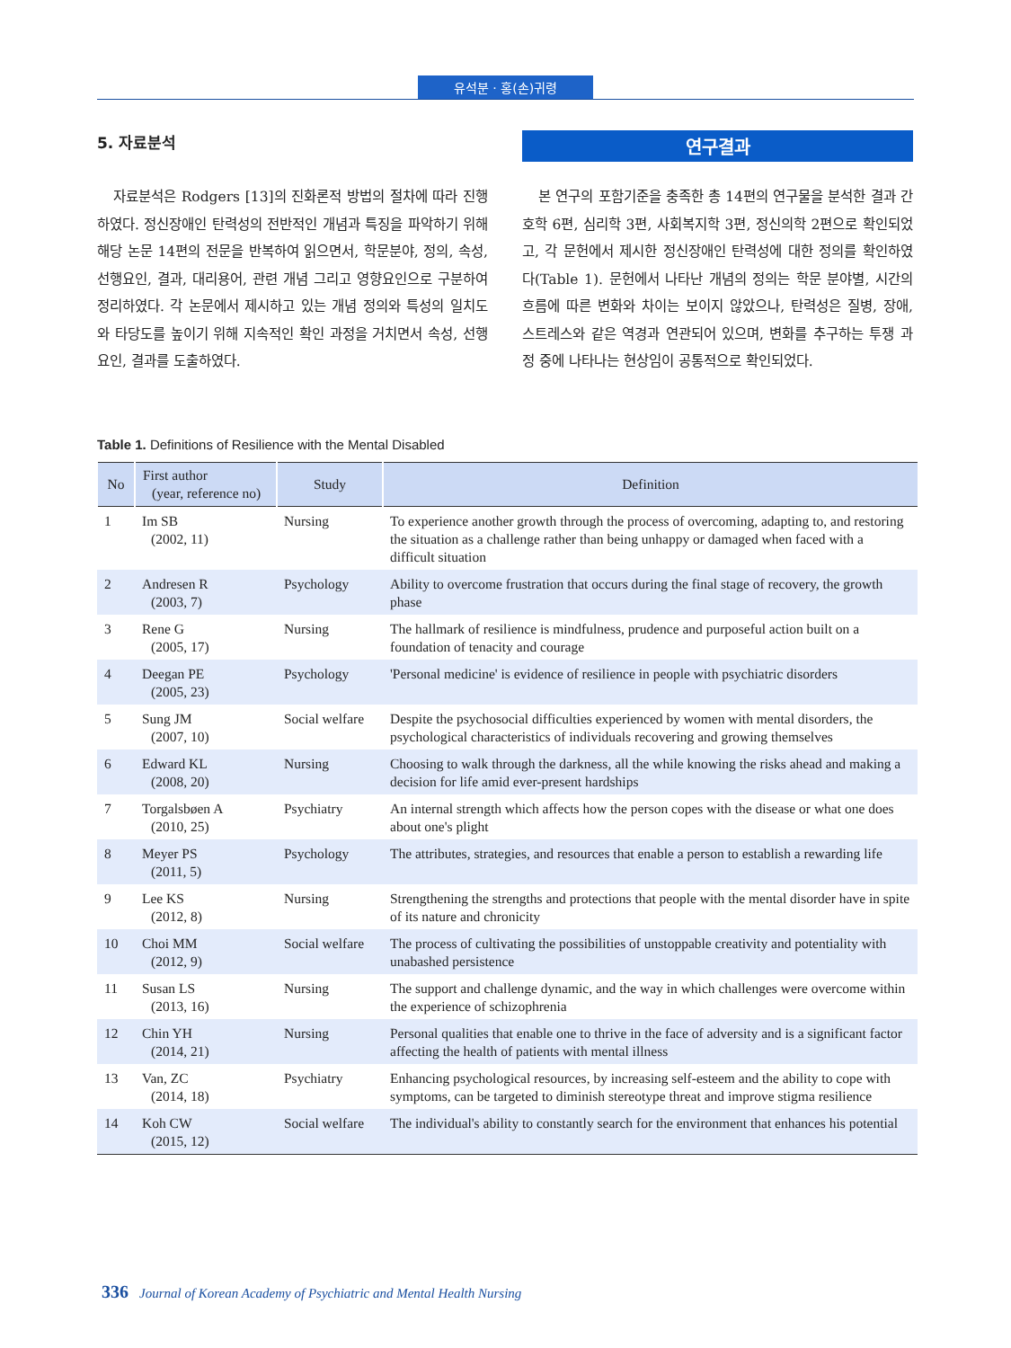유석분 · 홍(손)귀령
5. 자료분석
자료분석은 Rodgers [13]의 진화론적 방법의 절차에 따라 진행하였다. 정신장애인 탄력성의 전반적인 개념과 특징을 파악하기 위해 해당 논문 14편의 전문을 반복하여 읽으면서, 학문분야, 정의, 속성, 선행요인, 결과, 대리용어, 관련 개념 그리고 영향요인으로 구분하여 정리하였다. 각 논문에서 제시하고 있는 개념 정의와 특성의 일치도와 타당도를 높이기 위해 지속적인 확인 과정을 거치면서 속성, 선행요인, 결과를 도출하였다.
연구결과
본 연구의 포함기준을 충족한 총 14편의 연구물을 분석한 결과 간호학 6편, 심리학 3편, 사회복지학 3편, 정신의학 2편으로 확인되었고, 각 문헌에서 제시한 정신장애인 탄력성에 대한 정의를 확인하였다(Table 1). 문헌에서 나타난 개념의 정의는 학문 분야별, 시간의 흐름에 따른 변화와 차이는 보이지 않았으나, 탄력성은 질병, 장애, 스트레스와 같은 역경과 연관되어 있으며, 변화를 추구하는 투쟁 과정 중에 나타나는 현상임이 공통적으로 확인되었다.
Table 1. Definitions of Resilience with the Mental Disabled
| No | First author (year, reference no) | Study | Definition |
| --- | --- | --- | --- |
| 1 | Im SB (2002, 11) | Nursing | To experience another growth through the process of overcoming, adapting to, and restoring the situation as a challenge rather than being unhappy or damaged when faced with a difficult situation |
| 2 | Andresen R (2003, 7) | Psychology | Ability to overcome frustration that occurs during the final stage of recovery, the growth phase |
| 3 | Rene G (2005, 17) | Nursing | The hallmark of resilience is mindfulness, prudence and purposeful action built on a foundation of tenacity and courage |
| 4 | Deegan PE (2005, 23) | Psychology | 'Personal medicine' is evidence of resilience in people with psychiatric disorders |
| 5 | Sung JM (2007, 10) | Social welfare | Despite the psychosocial difficulties experienced by women with mental disorders, the psychological characteristics of individuals recovering and growing themselves |
| 6 | Edward KL (2008, 20) | Nursing | Choosing to walk through the darkness, all the while knowing the risks ahead and making a decision for life amid ever-present hardships |
| 7 | Torgalsbøen A (2010, 25) | Psychiatry | An internal strength which affects how the person copes with the disease or what one does about one's plight |
| 8 | Meyer PS (2011, 5) | Psychology | The attributes, strategies, and resources that enable a person to establish a rewarding life |
| 9 | Lee KS (2012, 8) | Nursing | Strengthening the strengths and protections that people with the mental disorder have in spite of its nature and chronicity |
| 10 | Choi MM (2012, 9) | Social welfare | The process of cultivating the possibilities of unstoppable creativity and potentiality with unabashed persistence |
| 11 | Susan LS (2013, 16) | Nursing | The support and challenge dynamic, and the way in which challenges were overcome within the experience of schizophrenia |
| 12 | Chin YH (2014, 21) | Nursing | Personal qualities that enable one to thrive in the face of adversity and is a significant factor affecting the health of patients with mental illness |
| 13 | Van, ZC (2014, 18) | Psychiatry | Enhancing psychological resources, by increasing self-esteem and the ability to cope with symptoms, can be targeted to diminish stereotype threat and improve stigma resilience |
| 14 | Koh CW (2015, 12) | Social welfare | The individual's ability to constantly search for the environment that enhances his potential |
336 Journal of Korean Academy of Psychiatric and Mental Health Nursing